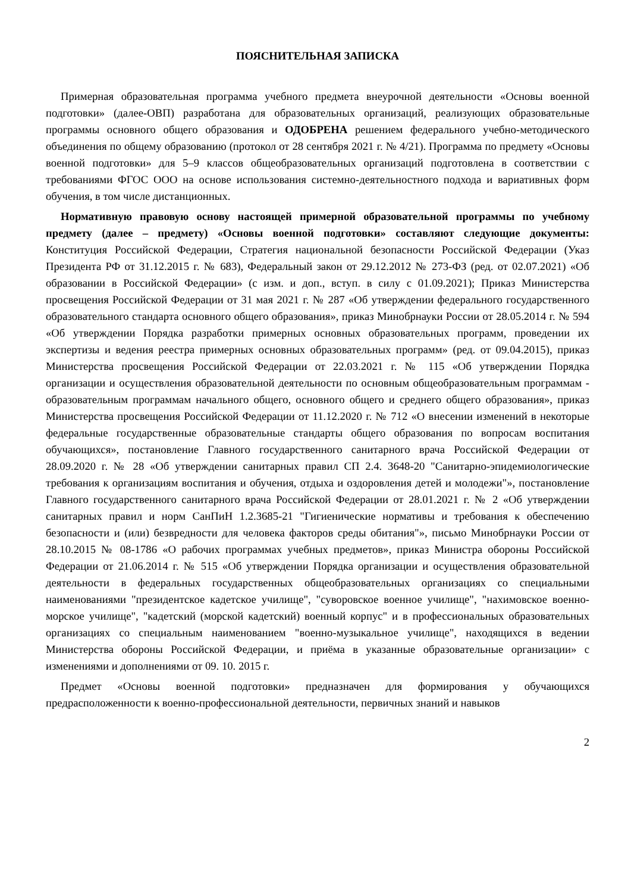ПОЯСНИТЕЛЬНАЯ ЗАПИСКА
Примерная образовательная программа учебного предмета внеурочной деятельности «Основы военной подготовки» (далее-ОВП) разработана для образовательных организаций, реализующих образовательные программы основного общего образования и ОДОБРЕНА решением федерального учебно-методического объединения по общему образованию (протокол от 28 сентября 2021 г. № 4/21). Программа по предмету «Основы военной подготовки» для 5–9 классов общеобразовательных организаций подготовлена в соответствии с требованиями ФГОС ООО на основе использования системно-деятельностного подхода и вариативных форм обучения, в том числе дистанционных.
Нормативную правовую основу настоящей примерной образовательной программы по учебному предмету (далее – предмету) «Основы военной подготовки» составляют следующие документы: Конституция Российской Федерации, Стратегия национальной безопасности Российской Федерации (Указ Президента РФ от 31.12.2015 г. № 683), Федеральный закон от 29.12.2012 № 273-ФЗ (ред. от 02.07.2021) «Об образовании в Российской Федерации» (с изм. и доп., вступ. в силу с 01.09.2021); Приказ Министерства просвещения Российской Федерации от 31 мая 2021 г. № 287 «Об утверждении федерального государственного образовательного стандарта основного общего образования», приказ Минобрнауки России от 28.05.2014 г. № 594 «Об утверждении Порядка разработки примерных основных образовательных программ, проведении их экспертизы и ведения реестра примерных основных образовательных программ» (ред. от 09.04.2015), приказ Министерства просвещения Российской Федерации от 22.03.2021 г. № 115 «Об утверждении Порядка организации и осуществления образовательной деятельности по основным общеобразовательным программам - образовательным программам начального общего, основного общего и среднего общего образования», приказ Министерства просвещения Российской Федерации от 11.12.2020 г. № 712 «О внесении изменений в некоторые федеральные государственные образовательные стандарты общего образования по вопросам воспитания обучающихся», постановление Главного государственного санитарного врача Российской Федерации от 28.09.2020 г. № 28 «Об утверждении санитарных правил СП 2.4. 3648-20 "Санитарно-эпидемиологические требования к организациям воспитания и обучения, отдыха и оздоровления детей и молодежи"», постановление Главного государственного санитарного врача Российской Федерации от 28.01.2021 г. № 2 «Об утверждении санитарных правил и норм СанПиН 1.2.3685-21 "Гигиенические нормативы и требования к обеспечению безопасности и (или) безвредности для человека факторов среды обитания"», письмо Минобрнауки России от 28.10.2015 № 08-1786 «О рабочих программах учебных предметов», приказ Министра обороны Российской Федерации от 21.06.2014 г. № 515 «Об утверждении Порядка организации и осуществления образовательной деятельности в федеральных государственных общеобразовательных организациях со специальными наименованиями "президентское кадетское училище", "суворовское военное училище", "нахимовское военно-морское училище", "кадетский (морской кадетский) военный корпус" и в профессиональных образовательных организациях со специальным наименованием "военно-музыкальное училище", находящихся в ведении Министерства обороны Российской Федерации, и приёма в указанные образовательные организации» с изменениями и дополнениями от 09. 10. 2015 г.
Предмет «Основы военной подготовки» предназначен для формирования у обучающихся предрасположенности к военно-профессиональной деятельности, первичных знаний и навыков
2